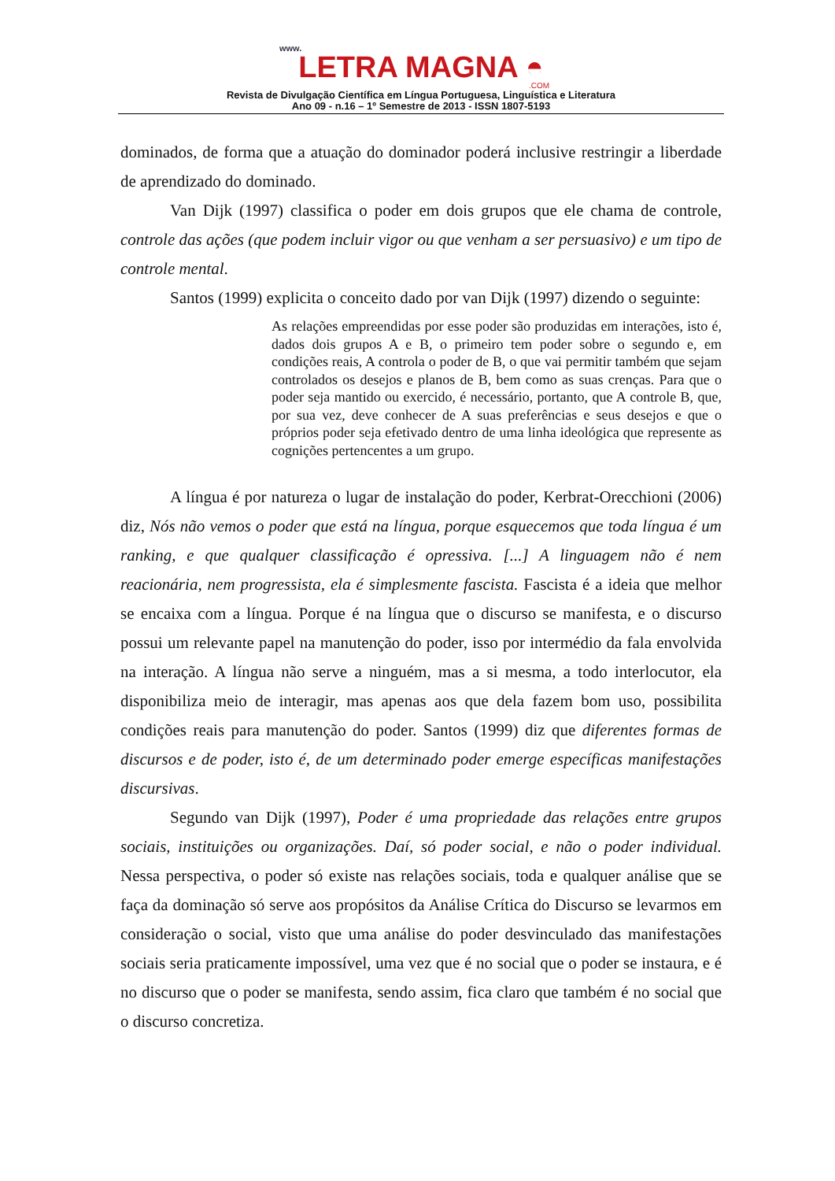www.
LETRA MAGNA ◓
.COM
Revista de Divulgação Científica em Língua Portuguesa, Linguística e Literatura
Ano 09 - n.16 – 1º Semestre de 2013 - ISSN 1807-5193
dominados, de forma que a atuação do dominador poderá inclusive restringir a liberdade de aprendizado do dominado.
Van Dijk (1997) classifica o poder em dois grupos que ele chama de controle, controle das ações (que podem incluir vigor ou que venham a ser persuasivo) e um tipo de controle mental.
Santos (1999) explicita o conceito dado por van Dijk (1997) dizendo o seguinte:
As relações empreendidas por esse poder são produzidas em interações, isto é, dados dois grupos A e B, o primeiro tem poder sobre o segundo e, em condições reais, A controla o poder de B, o que vai permitir também que sejam controlados os desejos e planos de B, bem como as suas crenças. Para que o poder seja mantido ou exercido, é necessário, portanto, que A controle B, que, por sua vez, deve conhecer de A suas preferências e seus desejos e que o próprios poder seja efetivado dentro de uma linha ideológica que represente as cognições pertencentes a um grupo.
A língua é por natureza o lugar de instalação do poder, Kerbrat-Orecchioni (2006) diz, Nós não vemos o poder que está na língua, porque esquecemos que toda língua é um ranking, e que qualquer classificação é opressiva. [...] A linguagem não é nem reacionária, nem progressista, ela é simplesmente fascista. Fascista é a ideia que melhor se encaixa com a língua. Porque é na língua que o discurso se manifesta, e o discurso possui um relevante papel na manutenção do poder, isso por intermédio da fala envolvida na interação. A língua não serve a ninguém, mas a si mesma, a todo interlocutor, ela disponibiliza meio de interagir, mas apenas aos que dela fazem bom uso, possibilita condições reais para manutenção do poder. Santos (1999) diz que diferentes formas de discursos e de poder, isto é, de um determinado poder emerge específicas manifestações discursivas.
Segundo van Dijk (1997), Poder é uma propriedade das relações entre grupos sociais, instituições ou organizações. Daí, só poder social, e não o poder individual. Nessa perspectiva, o poder só existe nas relações sociais, toda e qualquer análise que se faça da dominação só serve aos propósitos da Análise Crítica do Discurso se levarmos em consideração o social, visto que uma análise do poder desvinculado das manifestações sociais seria praticamente impossível, uma vez que é no social que o poder se instaura, e é no discurso que o poder se manifesta, sendo assim, fica claro que também é no social que o discurso concretiza.